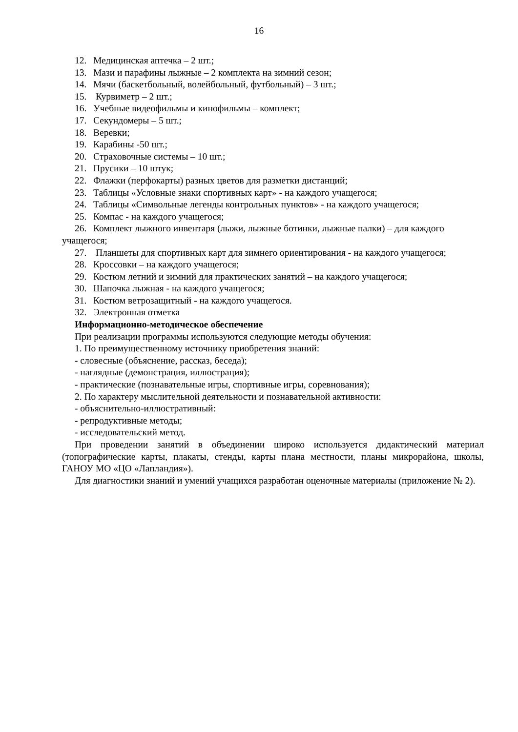16
12. Медицинская аптечка – 2 шт.;
13. Мази и парафины лыжные – 2 комплекта на зимний сезон;
14. Мячи (баскетбольный, волейбольный, футбольный) – 3 шт.;
15. Курвиметр – 2 шт.;
16. Учебные видеофильмы и кинофильмы – комплект;
17. Секундомеры – 5 шт.;
18. Веревки;
19. Карабины -50 шт.;
20. Страховочные системы – 10 шт.;
21. Прусики – 10 штук;
22. Флажки (перфокарты) разных цветов для разметки дистанций;
23. Таблицы «Условные знаки спортивных карт» - на каждого учащегося;
24. Таблицы «Символьные легенды контрольных пунктов» - на каждого учащегося;
25. Компас - на каждого учащегося;
26. Комплект лыжного инвентаря (лыжи, лыжные ботинки, лыжные палки) – для каждого учащегося;
27. Планшеты для спортивных карт для зимнего ориентирования - на каждого учащегося;
28. Кроссовки – на каждого учащегося;
29. Костюм летний и зимний для практических занятий – на каждого учащегося;
30. Шапочка лыжная - на каждого учащегося;
31. Костюм ветрозащитный - на каждого учащегося.
32. Электронная отметка
Информационно-методическое обеспечение
При реализации программы используются следующие методы обучения:
1. По преимущественному источнику приобретения знаний:
- словесные (объяснение, рассказ, беседа);
- наглядные (демонстрация, иллюстрация);
- практические (познавательные игры, спортивные игры, соревнования);
2. По характеру мыслительной деятельности и познавательной активности:
- объяснительно-иллюстративный:
- репродуктивные методы;
- исследовательский метод.
При проведении занятий в объединении широко используется дидактический материал (топографические карты, плакаты, стенды, карты плана местности, планы микрорайона, школы, ГАНОУ МО «ЦО «Лапландия»).
Для диагностики знаний и умений учащихся разработан оценочные материалы (приложение № 2).